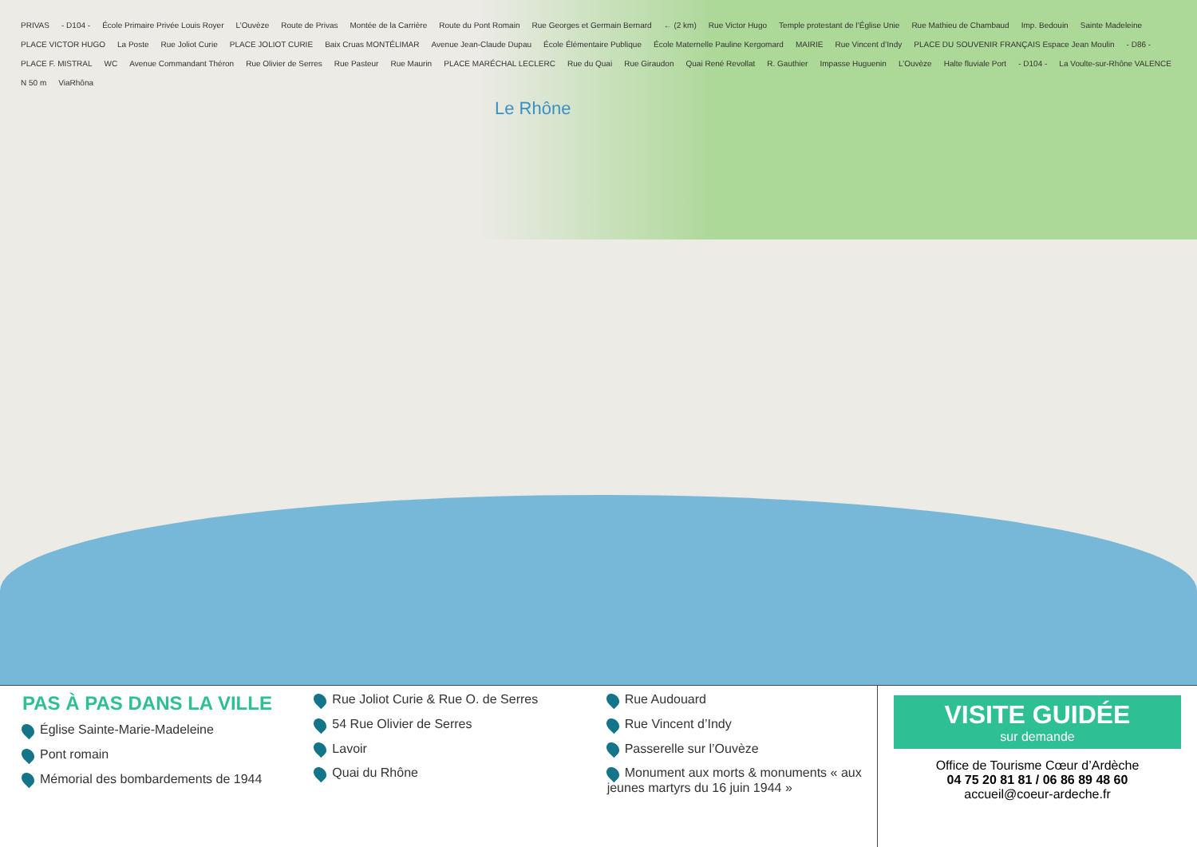PRIVAS - D104 - École Primaire Privée Louis Royer L’Ouvèze Route de Privas Montée de la Carrière Route du Pont Romain Rue Georges et Germain Bernard ← (2 km) Rue Victor Hugo Temple protestant de l’Église Unie Rue Mathieu de Chambaud Imp. Bedouin Sainte Madeleine PLACE VICTOR HUGO La Poste Rue Joliot Curie PLACE JOLIOT CURIE Baix Cruas MONTÉLIMAR Avenue Jean-Claude Dupau École Élémentaire Publique École Maternelle Pauline Kergomard MAIRIE Rue Vincent d’Indy PLACE DU SOUVENIR FRANÇAIS Espace Jean Moulin - D86 - PLACE F. MISTRAL WC Avenue Commandant Théron Rue Olivier de Serres Rue Pasteur Rue Maurin PLACE MARÉCHAL LECLERC Rue du Quai Rue Giraudon Quai René Revollat R. Gauthier Impasse Huguenin L’Ouvèze Halte fluviale Port - D104 - La Voulte-sur-Rhône VALENCE N 50 m ViaRhôna
Le Rhône
PAS À PAS DANS LA VILLE
Église Sainte-Marie-Madeleine
Pont romain
Mémorial des bombardements de 1944
Rue Joliot Curie & Rue O. de Serres
54 Rue Olivier de Serres
Lavoir
Quai du Rhône
Rue Audouard
Rue Vincent d’Indy
Passerelle sur l’Ouvèze
Monument aux morts & monuments « aux jeunes martyrs du 16 juin 1944 »
VISITE GUIDÉE
sur demande
Office de Tourisme Cœur d’Ardèche
04 75 20 81 81 / 06 86 89 48 60
accueil@coeur-ardeche.fr